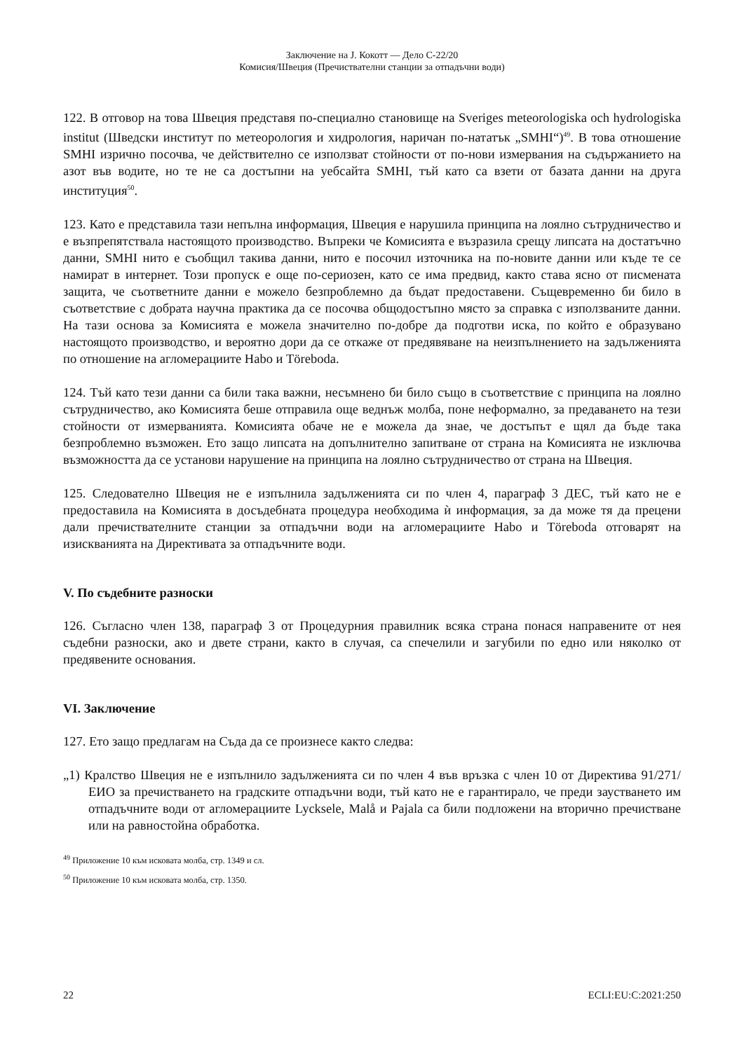Заключение на J. Кокотт — Дело C-22/20
Комисия/Швеция (Пречиствателни станции за отпадъчни води)
122. В отговор на това Швеция представя по-специално становище на Sveriges meteorologiska och hydrologiska institut (Шведски институт по метеорология и хидрология, наричан по-нататък „SMHI“)<sup>49</sup>. В това отношение SMHI изрично посочва, че действително се използват стойности от по-нови измервания на съдържанието на азот във водите, но те не са достъпни на уебсайта SMHI, тъй като са взети от базата данни на друга институция<sup>50</sup>.
123. Като е представила тази непълна информация, Швеция е нарушила принципа на лоялно сътрудничество и е възпрепятствала настоящото производство. Въпреки че Комисията е възразила срещу липсата на достатъчно данни, SMHI нито е съобщил такива данни, нито е посочил източника на по-новите данни или къде те се намират в интернет. Този пропуск е още по-сериозен, като се има предвид, както става ясно от писмената защита, че съответните данни е можело безпроблемно да бъдат предоставени. Същевременно би било в съответствие с добрата научна практика да се посочва общодостъпно място за справка с използваните данни. На тази основа за Комисията е можела значително по-добре да подготви иска, по който е образувано настоящото производство, и вероятно дори да се откаже от предявяване на неизпълнението на задълженията по отношение на агломерациите Habo и Töreboda.
124. Тъй като тези данни са били така важни, несъмнено би било също в съответствие с принципа на лоялно сътрудничество, ако Комисията беше отправила още веднъж молба, поне неформално, за предаването на тези стойности от измерванията. Комисията обаче не е можела да знае, че достъпът е щял да бъде така безпроблемно възможен. Ето защо липсата на допълнително запитване от страна на Комисията не изключва възможността да се установи нарушение на принципа на лоялно сътрудничество от страна на Швеция.
125. Следователно Швеция не е изпълнила задълженията си по член 4, параграф 3 ДЕС, тъй като не е предоставила на Комисията в досъдебната процедура необходима ѝ информация, за да може тя да прецени дали пречиствателните станции за отпадъчни води на агломерациите Habo и Töreboda отговарят на изискванията на Директивата за отпадъчните води.
V. По съдебните разноски
126. Съгласно член 138, параграф 3 от Процедурния правилник всяка страна понася направените от нея съдебни разноски, ако и двете страни, както в случая, са спечелили и загубили по едно или няколко от предявените основания.
VI. Заключение
127. Ето защо предлагам на Съда да се произнесе както следва:
„1) Кралство Швеция не е изпълнило задълженията си по член 4 във връзка с член 10 от Директива 91/271/ЕИО за пречистването на градските отпадъчни води, тъй като не е гарантирало, че преди заустването им отпадъчните води от агломерациите Lycksele, Malå и Pajala са били подложени на вторично пречистване или на равностойна обработка.
<sup>49</sup> Приложение 10 към исковата молба, стр. 1349 и сл.
<sup>50</sup> Приложение 10 към исковата молба, стр. 1350.
22 ECLI:EU:C:2021:250